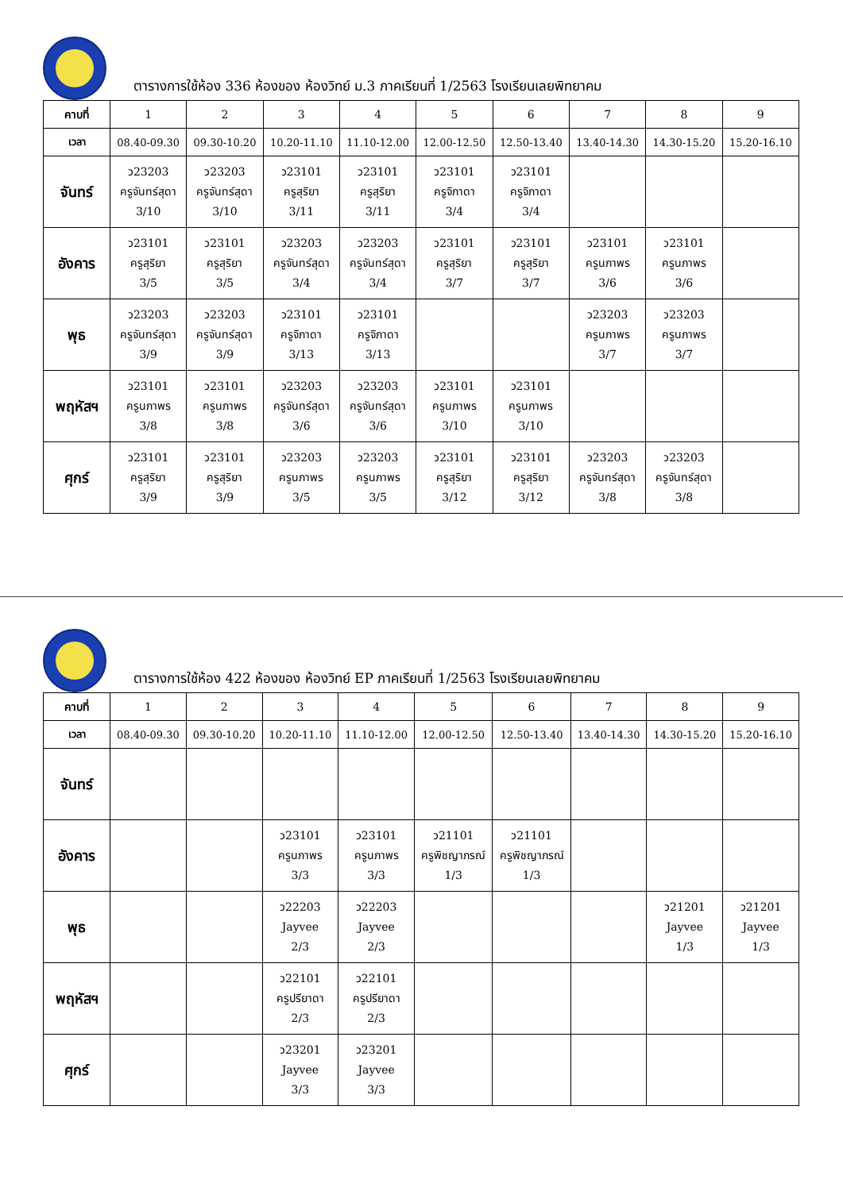ตารางการใช้ห้อง 336 ห้องของ ห้องวิทย์ ม.3 ภาคเรียนที่ 1/2563 โรงเรียนเลยพิทยาคม
| คาบที่ | 1 | 2 | 3 | 4 | 5 | 6 | 7 | 8 | 9 |
| --- | --- | --- | --- | --- | --- | --- | --- | --- | --- |
| เวลา | 08.40-09.30 | 09.30-10.20 | 10.20-11.10 | 11.10-12.00 | 12.00-12.50 | 12.50-13.40 | 13.40-14.30 | 14.30-15.20 | 15.20-16.10 |
| จันทร์ | ว23203 ครูจันทร์สุดา 3/10 | ว23203 ครูจันทร์สุดา 3/10 | ว23101 ครูสุริยา 3/11 | ว23101 ครูสุริยา 3/11 | ว23101 ครูจิภาดา 3/4 | ว23101 ครูจิภาดา 3/4 | | | |
| อังคาร | ว23101 ครูสุริยา 3/5 | ว23101 ครูสุริยา 3/5 | ว23203 ครูจันทร์สุดา 3/4 | ว23203 ครูจันทร์สุดา 3/4 | ว23101 ครูสุริยา 3/7 | ว23101 ครูสุริยา 3/7 | ว23101 ครูนภาพร 3/6 | ว23101 ครูนภาพร 3/6 | |
| พุธ | ว23203 ครูจันทร์สุดา 3/9 | ว23203 ครูจันทร์สุดา 3/9 | ว23101 ครูจิภาดา 3/13 | ว23101 ครูจิภาดา 3/13 | | | ว23203 ครูนภาพร 3/7 | ว23203 ครูนภาพร 3/7 | |
| พฤหัสฯ | ว23101 ครูนภาพร 3/8 | ว23101 ครูนภาพร 3/8 | ว23203 ครูจันทร์สุดา 3/6 | ว23203 ครูจันทร์สุดา 3/6 | ว23101 ครูนภาพร 3/10 | ว23101 ครูนภาพร 3/10 | | | |
| ศุกร์ | ว23101 ครูสุริยา 3/9 | ว23101 ครูสุริยา 3/9 | ว23203 ครูนภาพร 3/5 | ว23203 ครูนภาพร 3/5 | ว23101 ครูสุริยา 3/12 | ว23101 ครูสุริยา 3/12 | ว23203 ครูจันทร์สุดา 3/8 | ว23203 ครูจันทร์สุดา 3/8 | |
ตารางการใช้ห้อง 422 ห้องของ ห้องวิทย์ EP ภาคเรียนที่ 1/2563 โรงเรียนเลยพิทยาคม
| คาบที่ | 1 | 2 | 3 | 4 | 5 | 6 | 7 | 8 | 9 |
| --- | --- | --- | --- | --- | --- | --- | --- | --- | --- |
| เวลา | 08.40-09.30 | 09.30-10.20 | 10.20-11.10 | 11.10-12.00 | 12.00-12.50 | 12.50-13.40 | 13.40-14.30 | 14.30-15.20 | 15.20-16.10 |
| จันทร์ | | | | | | | | | |
| อังคาร | | | ว23101 ครูนภาพร 3/3 | ว23101 ครูนภาพร 3/3 | ว21101 ครูพิชญาภรณ์ 1/3 | ว21101 ครูพิชญาภรณ์ 1/3 | | | |
| พุธ | | | ว22203 Jayvee 2/3 | ว22203 Jayvee 2/3 | | | | ว21201 Jayvee 1/3 | ว21201 Jayvee 1/3 |
| พฤหัสฯ | | | ว22101 ครูปรียาดา 2/3 | ว22101 ครูปรียาดา 2/3 | | | | | |
| ศุกร์ | | | ว23201 Jayvee 3/3 | ว23201 Jayvee 3/3 | | | | | |